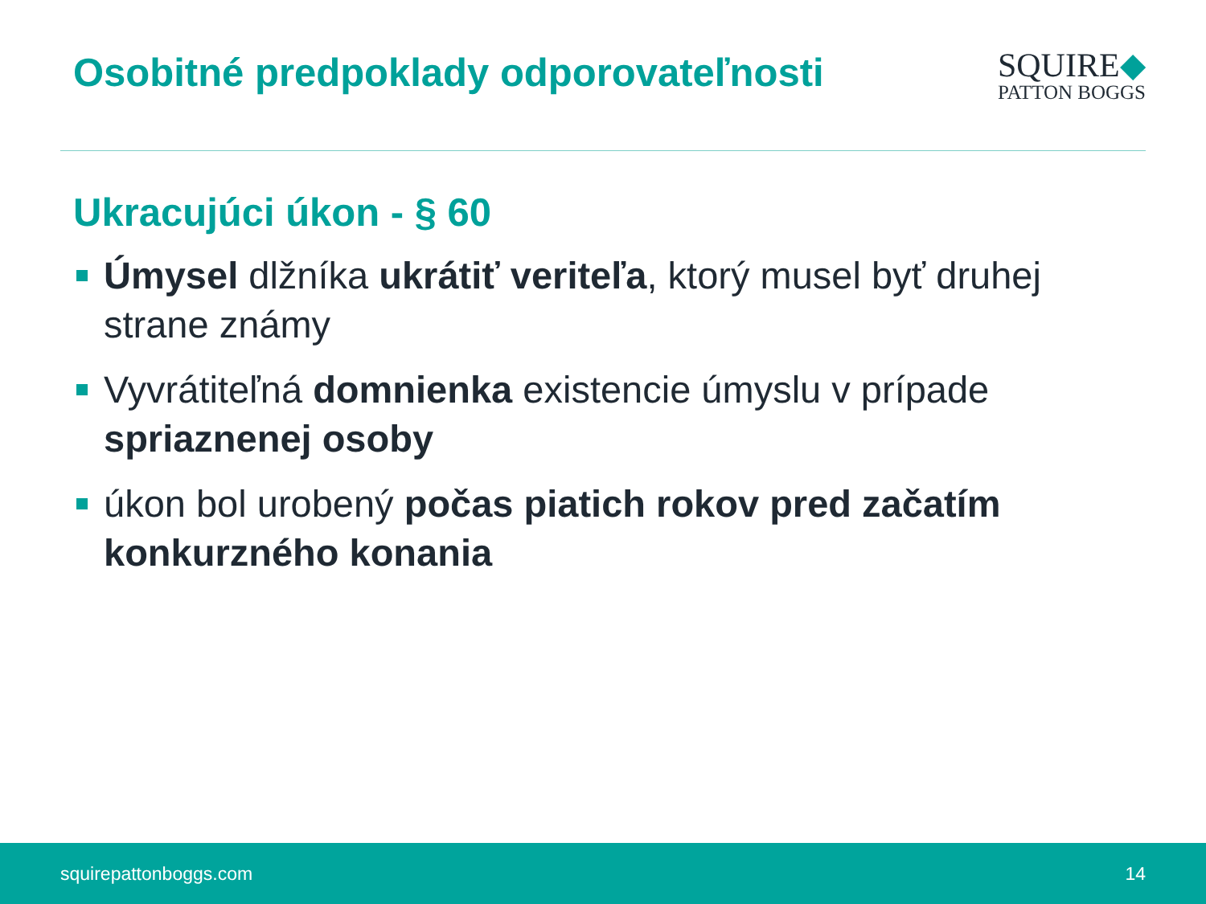Osobitné predpoklady odporovateľnosti
SQUIRE◆
PATTON BOGGS
Ukracujúci úkon - § 60
Úmysel dlžníka ukrátiť veriteľa, ktorý musel byť druhej strane známy
Vyvrátiteľná domnienka existencie úmyslu v prípade spriaznenej osoby
úkon bol urobený počas piatich rokov pred začatím konkurzného konania
squirepattonboggs.com 14